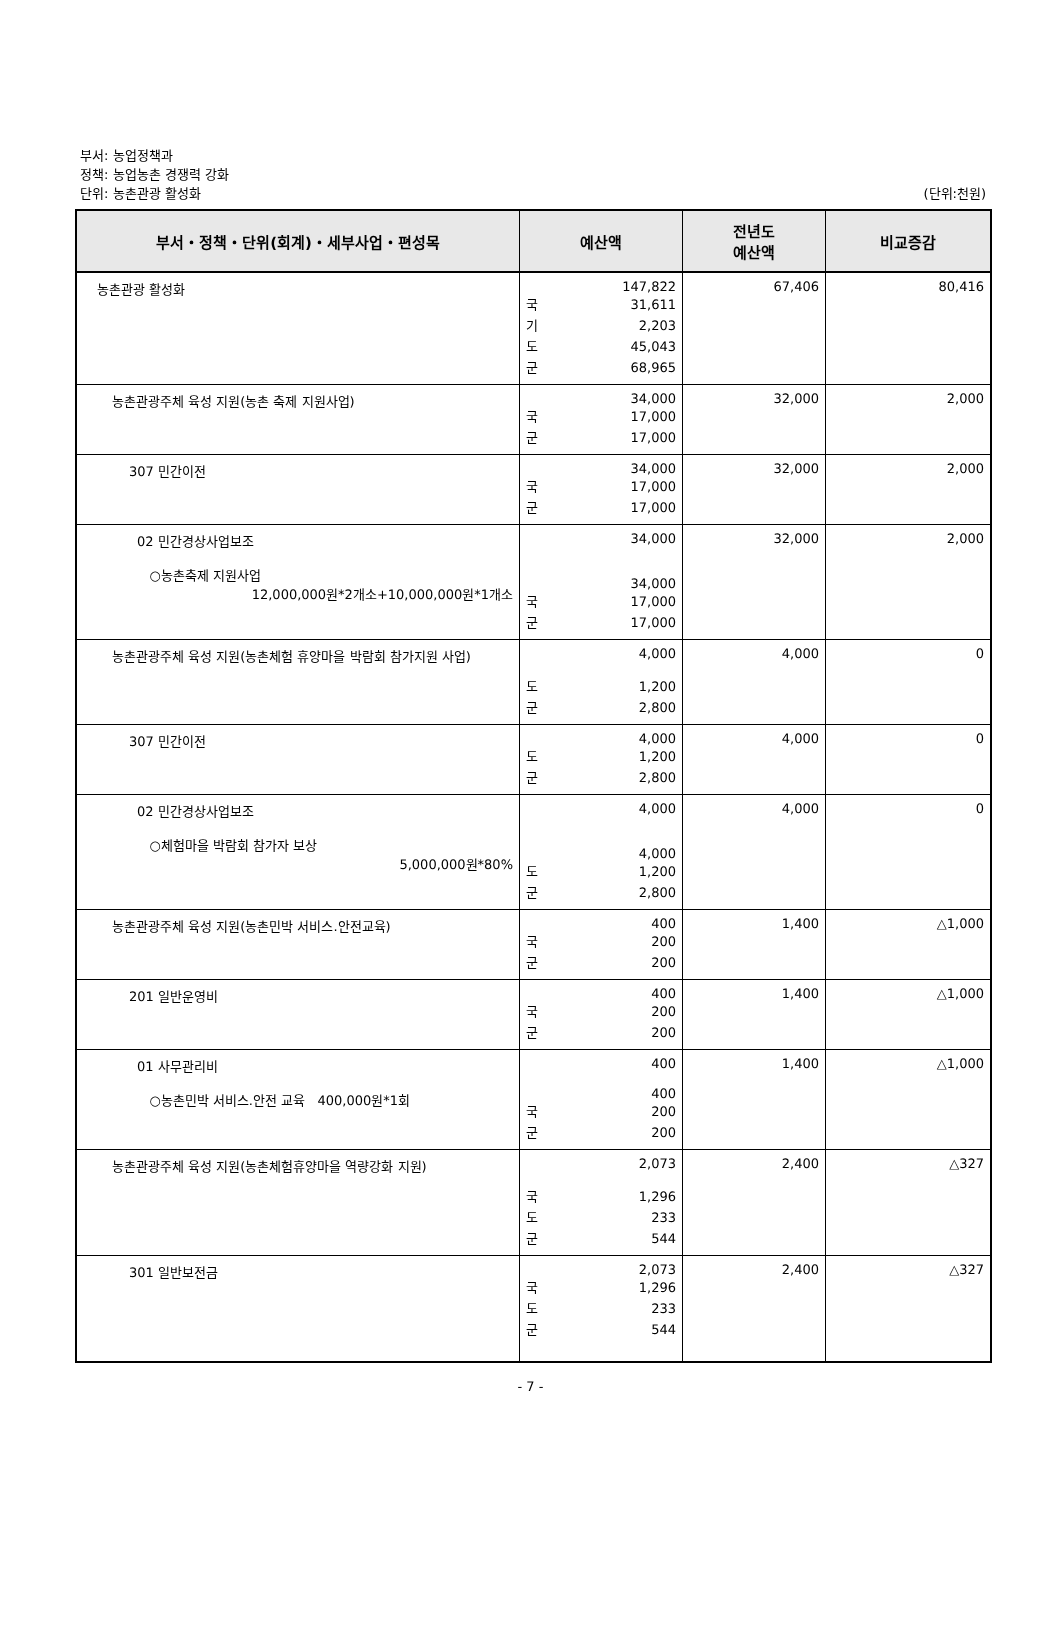부서: 농업정책과
정책: 농업농촌 경쟁력 강화
단위: 농촌관광 활성화
(단위:천원)
| 부서・정책・단위(회계)・세부사업・편성목 | 예산액 | 전년도 예산액 | 비교증감 |
| --- | --- | --- | --- |
| 농촌관광 활성화 | 147,822 국 31,611 기 2,203 도 45,043 군 68,965 | 67,406 | 80,416 |
| 농촌관광주체 육성 지원(농촌 축제 지원사업) | 34,000 국 17,000 군 17,000 | 32,000 | 2,000 |
| 307 민간이전 | 34,000 국 17,000 군 17,000 | 32,000 | 2,000 |
| 02 민간경상사업보조 ○농촌축제 지원사업 12,000,000원*2개소+10,000,000원*1개소 | 34,000 34,000 국 17,000 군 17,000 | 32,000 | 2,000 |
| 농촌관광주체 육성 지원(농촌체험 휴양마을 박람회 참가지원 사업) | 4,000 도 1,200 군 2,800 | 4,000 | 0 |
| 307 민간이전 | 4,000 도 1,200 군 2,800 | 4,000 | 0 |
| 02 민간경상사업보조 ○체험마을 박람회 참가자 보상 5,000,000원*80% | 4,000 4,000 도 1,200 군 2,800 | 4,000 | 0 |
| 농촌관광주체 육성 지원(농촌민박 서비스.안전교육) | 400 국 200 군 200 | 1,400 | △1,000 |
| 201 일반운영비 | 400 국 200 군 200 | 1,400 | △1,000 |
| 01 사무관리비 ○농촌민박 서비스.안전 교육 400,000원*1회 | 400 400 국 200 군 200 | 1,400 | △1,000 |
| 농촌관광주체 육성 지원(농촌체험휴양마을 역량강화 지원) | 2,073 국 1,296 도 233 군 544 | 2,400 | △327 |
| 301 일반보전금 | 2,073 국 1,296 도 233 군 544 | 2,400 | △327 |
- 7 -